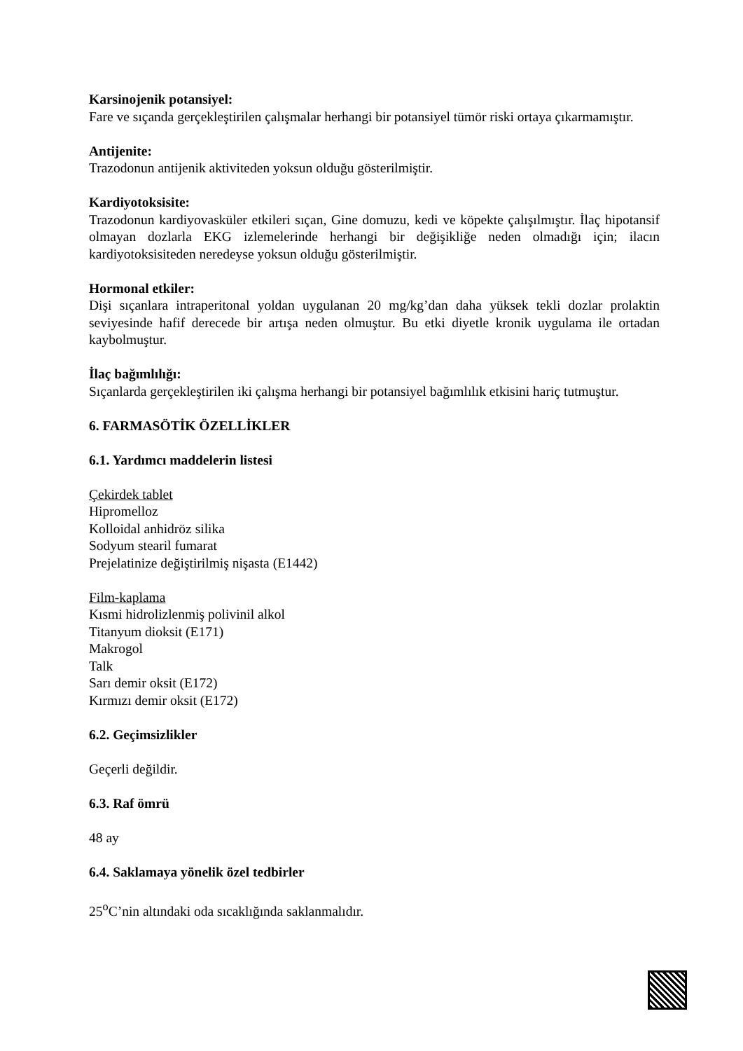Karsinojenik potansiyel:
Fare ve sıçanda gerçekleştirilen çalışmalar herhangi bir potansiyel tümör riski ortaya çıkarmamıştır.
Antijenite:
Trazodonun antijenik aktiviteden yoksun olduğu gösterilmiştir.
Kardiyotoksisite:
Trazodonun kardiyovasküler etkileri sıçan, Gine domuzu, kedi ve köpekte çalışılmıştır. İlaç hipotansif olmayan dozlarla EKG izlemelerinde herhangi bir değişikliğe neden olmadığı için; ilacın kardiyotoksisiteden neredeyse yoksun olduğu gösterilmiştir.
Hormonal etkiler:
Dişi sıçanlara intraperitonal yoldan uygulanan 20 mg/kg’dan daha yüksek tekli dozlar prolaktin seviyesinde hafif derecede bir artışa neden olmuştur. Bu etki diyetle kronik uygulama ile ortadan kaybolmuştur.
İlaç bağımlılığı:
Sıçanlarda gerçekleştirilen iki çalışma herhangi bir potansiyel bağımlılık etkisini hariç tutmuştur.
6. FARMASÖTİK ÖZELLİKLER
6.1. Yardımcı maddelerin listesi
Çekirdek tablet
Hipromelloz
Kolloidal anhidröz silika
Sodyum stearil fumarat
Prejelatinize değiştirilmiş nişasta (E1442)
Film-kaplama
Kısmi hidrolizlenmiş polivinil alkol
Titanyum dioksit (E171)
Makrogol
Talk
Sarı demir oksit (E172)
Kırmızı demir oksit (E172)
6.2. Geçimsizlikler
Geçerli değildir.
6.3. Raf ömrü
48 ay
6.4. Saklamaya yönelik özel tedbirler
25<sup>o</sup>C’nin altındaki oda sıcaklığında saklanmalıdır.